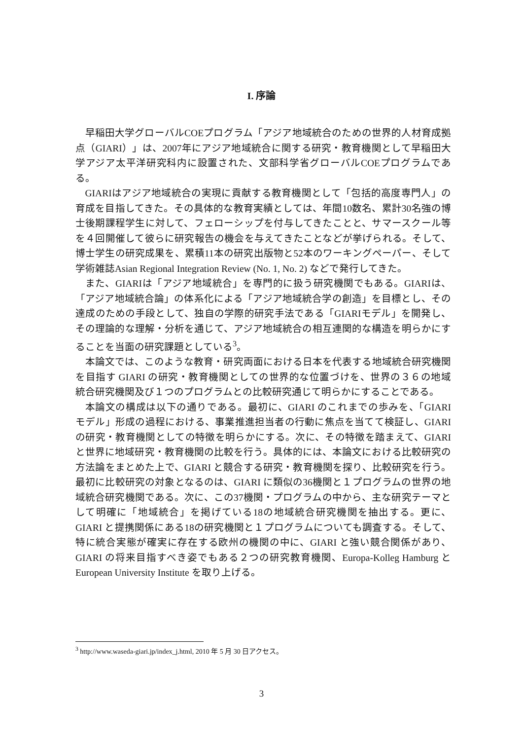I. 序論
早稲田大学グローバルCOEプログラム「アジア地域統合のための世界的人材育成拠点（GIARI）」は、2007年にアジア地域統合に関する研究・教育機関として早稲田大学アジア太平洋研究科内に設置された、文部科学省グローバルCOEプログラムである。
GIARIはアジア地域統合の実現に貢献する教育機関として「包括的高度専門人」の育成を目指してきた。その具体的な教育実績としては、年間10数名、累計30名強の博士後期課程学生に対して、フェローシップを付与してきたことと、サマースクール等を４回開催して彼らに研究報告の機会を与えてきたことなどが挙げられる。そして、博士学生の研究成果を、累積11本の研究出版物と52本のワーキングペーパー、そして学術雑誌Asian Regional Integration Review (No. 1, No. 2) などで発行してきた。
また、GIARIは「アジア地域統合」を専門的に扱う研究機関でもある。GIARIは、「アジア地域統合論」の体系化による「アジア地域統合学の創造」を目標とし、その達成のための手段として、独自の学際的研究手法である「GIARIモデル」を開発し、その理論的な理解・分析を通じて、アジア地域統合の相互連関的な構造を明らかにすることを当面の研究課題としている<sup>3</sup>。
本論文では、このような教育・研究両面における日本を代表する地域統合研究機関を目指す GIARI の研究・教育機関としての世界的な位置づけを、世界の３６の地域統合研究機関及び１つのプログラムとの比較研究通じて明らかにすることである。
本論文の構成は以下の通りである。最初に、GIARI のこれまでの歩みを、「GIARI モデル」形成の過程における、事業推進担当者の行動に焦点を当てて検証し、GIARI の研究・教育機関としての特徴を明らかにする。次に、その特徴を踏まえて、GIARI と世界に地域研究・教育機関の比較を行う。具体的には、本論文における比較研究の方法論をまとめた上で、GIARI と競合する研究・教育機関を探り、比較研究を行う。最初に比較研究の対象となるのは、GIARI に類似の36機関と１プログラムの世界の地域統合研究機関である。次に、この37機関・プログラムの中から、主な研究テーマとして明確に「地域統合」を掲げている18の地域統合研究機関を抽出する。更に、GIARI と提携関係にある18の研究機関と１プログラムについても調査する。そして、特に統合実態が確実に存在する欧州の機関の中に、GIARI と強い競合関係があり、GIARI の将来目指すべき姿でもある２つの研究教育機関、Europa-Kolleg Hamburg と European University Institute を取り上げる。
<sup>3</sup> http://www.waseda-giari.jp/index_j.html, 2010 年 5 月 30 日アクセス。
3